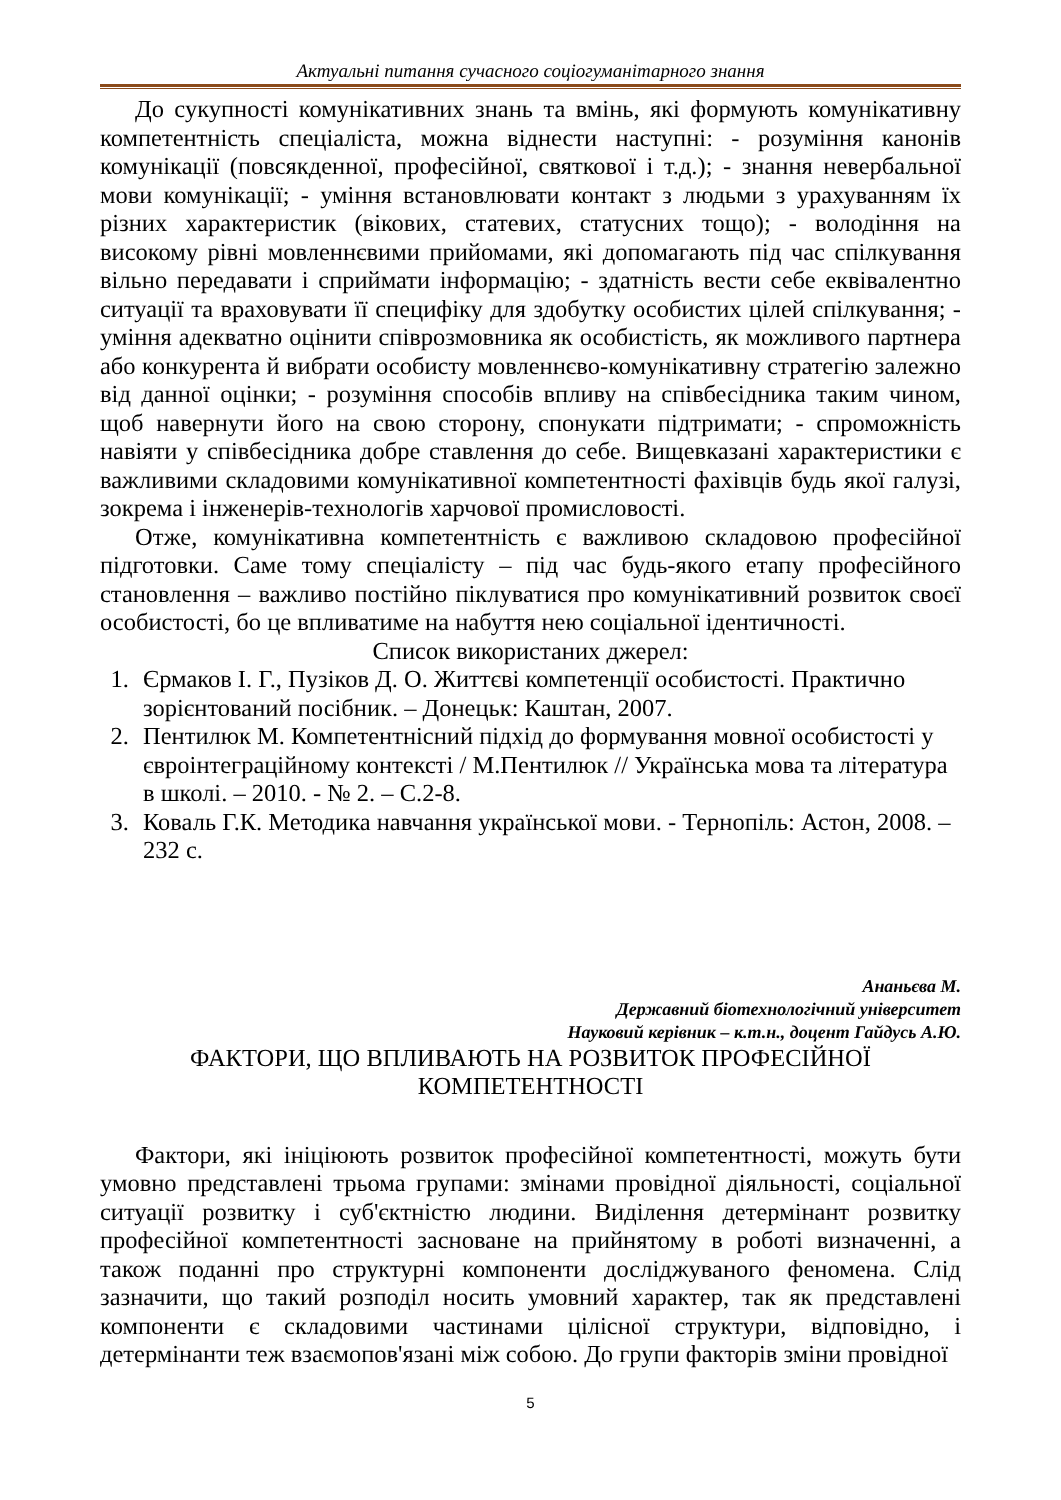Актуальні питання сучасного соціогуманітарного знання
До сукупності комунікативних знань та вмінь, які формують комунікативну компетентність спеціаліста, можна віднести наступні: - розуміння канонів комунікації (повсякденної, професійної, святкової і т.д.); - знання невербальної мови комунікації; - уміння встановлювати контакт з людьми з урахуванням їх різних характеристик (вікових, статевих, статусних тощо); - володіння на високому рівні мовленнєвими прийомами, які допомагають під час спілкування вільно передавати і сприймати інформацію; - здатність вести себе еквівалентно ситуації та враховувати її специфіку для здобутку особистих цілей спілкування; - уміння адекватно оцінити співрозмовника як особистість, як можливого партнера або конкурента й вибрати особисту мовленнєво-комунікативну стратегію залежно від данної оцінки; - розуміння способів впливу на співбесідника таким чином, щоб навернути його на свою сторону, спонукати підтримати; - спроможність навіяти у співбесідника добре ставлення до себе. Вищевказані характеристики є важливими складовими комунікативної компетентності фахівців будь якої галузі, зокрема і інженерів-технологів харчової промисловості.
Отже, комунікативна компетентність є важливою складовою професійної підготовки. Саме тому спеціалісту – під час будь-якого етапу професійного становлення – важливо постійно піклуватися про комунікативний розвиток своєї особистості, бо це впливатиме на набуття нею соціальної ідентичності.
Список використаних джерел:
1. Єрмаков І. Г., Пузіков Д. О. Життєві компетенції особистості. Практично зорієнтований посібник. – Донецьк: Каштан, 2007.
2. Пентилюк М. Компетентнісний підхід до формування мовної особистості у євроінтеграційному контексті / М.Пентилюк // Українська мова та література в школі. – 2010. - № 2. – С.2-8.
3. Коваль Г.К. Методика навчання української мови. - Тернопіль: Астон, 2008. – 232 с.
Ананьєва М.
Державний біотехнологічний університет
Науковий керівник – к.т.н., доцент Гайдусь А.Ю.
ФАКТОРИ, ЩО ВПЛИВАЮТЬ НА РОЗВИТОК ПРОФЕСІЙНОЇ
КОМПЕТЕНТНОСТІ
Фактори, які ініціюють розвиток професійної компетентності, можуть бути умовно представлені трьома групами: змінами провідної діяльності, соціальної ситуації розвитку і суб'єктністю людини. Виділення детермінант розвитку професійної компетентності засноване на прийнятому в роботі визначенні, а також поданні про структурні компоненти досліджуваного феномена. Слід зазначити, що такий розподіл носить умовний характер, так як представлені компоненти є складовими частинами цілісної структури, відповідно, і детермінанти теж взаємопов'язані між собою. До групи факторів зміни провідної
5